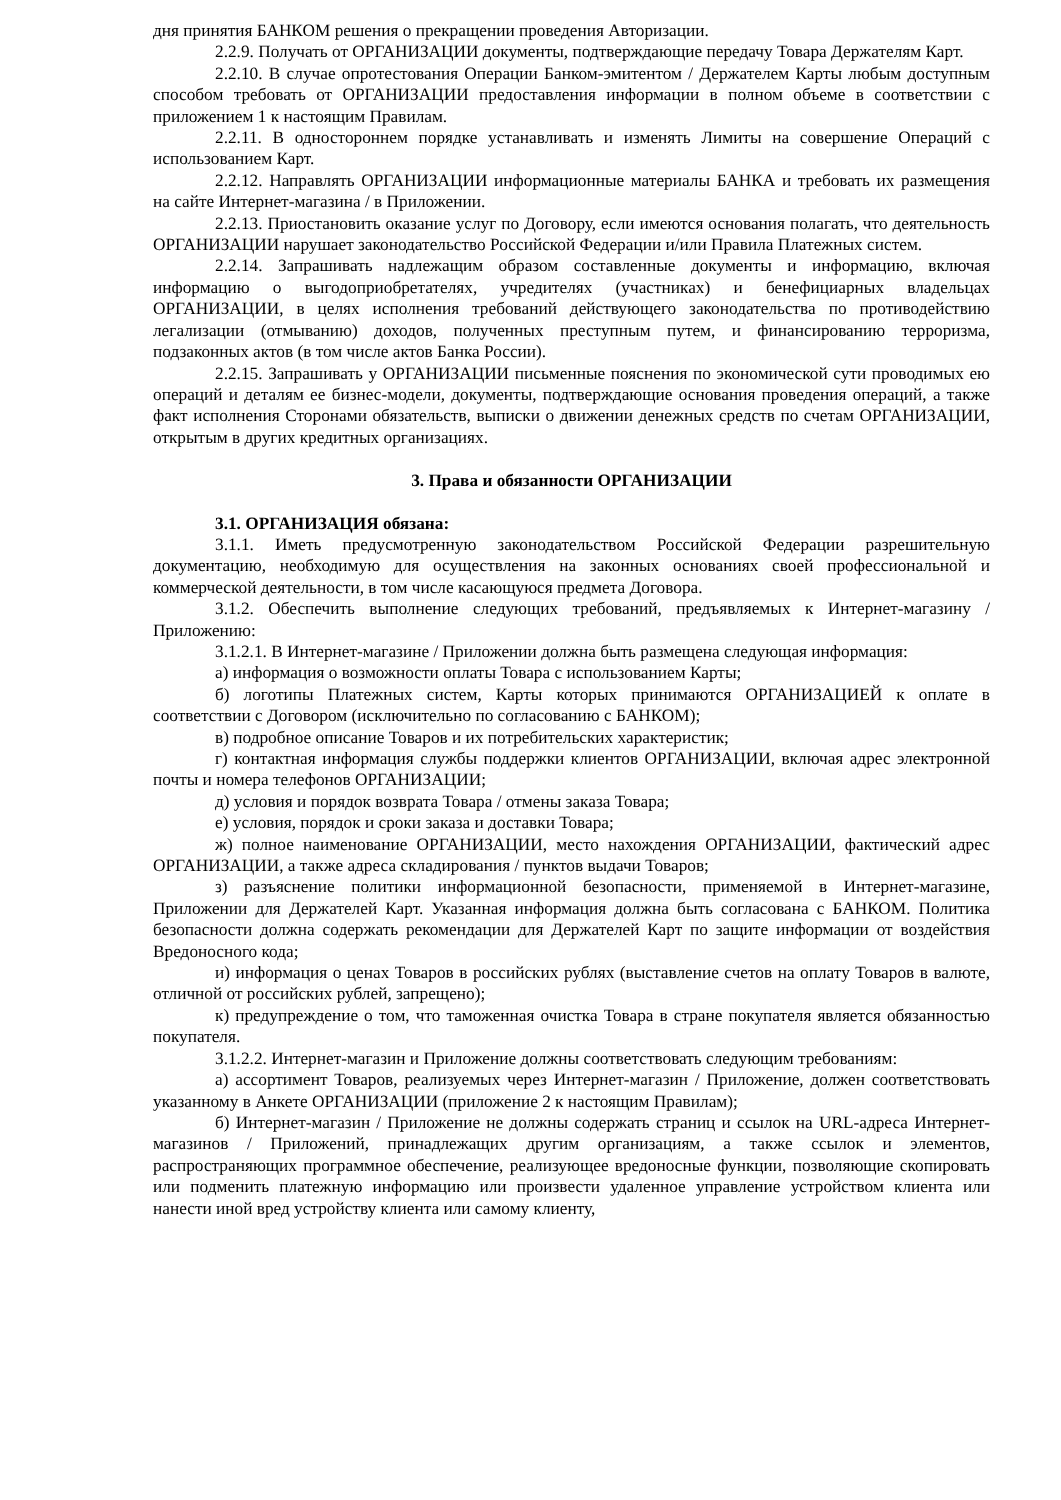дня принятия БАНКОМ решения о прекращении проведения Авторизации.
2.2.9. Получать от ОРГАНИЗАЦИИ документы, подтверждающие передачу Товара Держателям Карт.
2.2.10. В случае опротестования Операции Банком-эмитентом / Держателем Карты любым доступным способом требовать от ОРГАНИЗАЦИИ предоставления информации в полном объеме в соответствии с приложением 1 к настоящим Правилам.
2.2.11. В одностороннем порядке устанавливать и изменять Лимиты на совершение Операций с использованием Карт.
2.2.12. Направлять ОРГАНИЗАЦИИ информационные материалы БАНКА и требовать их размещения на сайте Интернет-магазина / в Приложении.
2.2.13. Приостановить оказание услуг по Договору, если имеются основания полагать, что деятельность ОРГАНИЗАЦИИ нарушает законодательство Российской Федерации и/или Правила Платежных систем.
2.2.14. Запрашивать надлежащим образом составленные документы и информацию, включая информацию о выгодоприобретателях, учредителях (участниках) и бенефициарных владельцах ОРГАНИЗАЦИИ, в целях исполнения требований действующего законодательства по противодействию легализации (отмыванию) доходов, полученных преступным путем, и финансированию терроризма, подзаконных актов (в том числе актов Банка России).
2.2.15. Запрашивать у ОРГАНИЗАЦИИ письменные пояснения по экономической сути проводимых ею операций и деталям ее бизнес-модели, документы, подтверждающие основания проведения операций, а также факт исполнения Сторонами обязательств, выписки о движении денежных средств по счетам ОРГАНИЗАЦИИ, открытым в других кредитных организациях.
3. Права и обязанности ОРГАНИЗАЦИИ
3.1. ОРГАНИЗАЦИЯ обязана:
3.1.1. Иметь предусмотренную законодательством Российской Федерации разрешительную документацию, необходимую для осуществления на законных основаниях своей профессиональной и коммерческой деятельности, в том числе касающуюся предмета Договора.
3.1.2. Обеспечить выполнение следующих требований, предъявляемых к Интернет-магазину / Приложению:
3.1.2.1. В Интернет-магазине / Приложении должна быть размещена следующая информация:
а) информация о возможности оплаты Товара с использованием Карты;
б) логотипы Платежных систем, Карты которых принимаются ОРГАНИЗАЦИЕЙ к оплате в соответствии с Договором (исключительно по согласованию с БАНКОМ);
в) подробное описание Товаров и их потребительских характеристик;
г) контактная информация службы поддержки клиентов ОРГАНИЗАЦИИ, включая адрес электронной почты и номера телефонов ОРГАНИЗАЦИИ;
д) условия и порядок возврата Товара / отмены заказа Товара;
е) условия, порядок и сроки заказа и доставки Товара;
ж) полное наименование ОРГАНИЗАЦИИ, место нахождения ОРГАНИЗАЦИИ, фактический адрес ОРГАНИЗАЦИИ, а также адреса складирования / пунктов выдачи Товаров;
з) разъяснение политики информационной безопасности, применяемой в Интернет-магазине, Приложении для Держателей Карт. Указанная информация должна быть согласована с БАНКОМ. Политика безопасности должна содержать рекомендации для Держателей Карт по защите информации от воздействия Вредоносного кода;
и) информация о ценах Товаров в российских рублях (выставление счетов на оплату Товаров в валюте, отличной от российских рублей, запрещено);
к) предупреждение о том, что таможенная очистка Товара в стране покупателя является обязанностью покупателя.
3.1.2.2. Интернет-магазин и Приложение должны соответствовать следующим требованиям:
а) ассортимент Товаров, реализуемых через Интернет-магазин / Приложение, должен соответствовать указанному в Анкете ОРГАНИЗАЦИИ (приложение 2 к настоящим Правилам);
б) Интернет-магазин / Приложение не должны содержать страниц и ссылок на URL-адреса Интернет-магазинов / Приложений, принадлежащих другим организациям, а также ссылок и элементов, распространяющих программное обеспечение, реализующее вредоносные функции, позволяющие скопировать или подменить платежную информацию или произвести удаленное управление устройством клиента или нанести иной вред устройству клиента или самому клиенту,